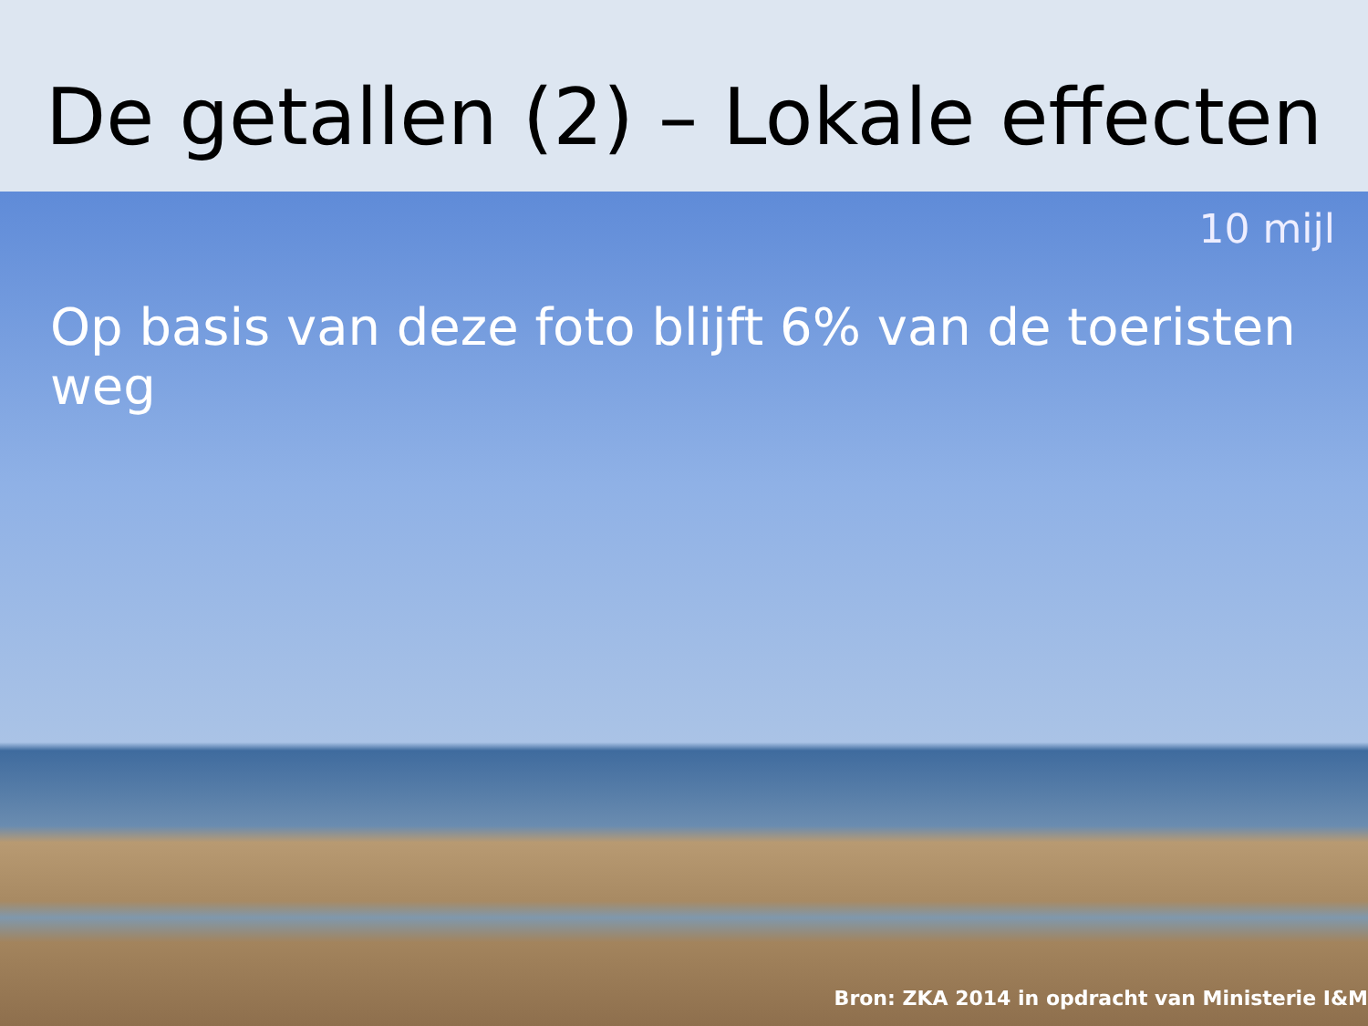De getallen (2) – Lokale effecten
10 mijl
Op basis van deze foto blijft 6% van de toeristen weg
Bron: ZKA 2014 in opdracht van Ministerie I&M